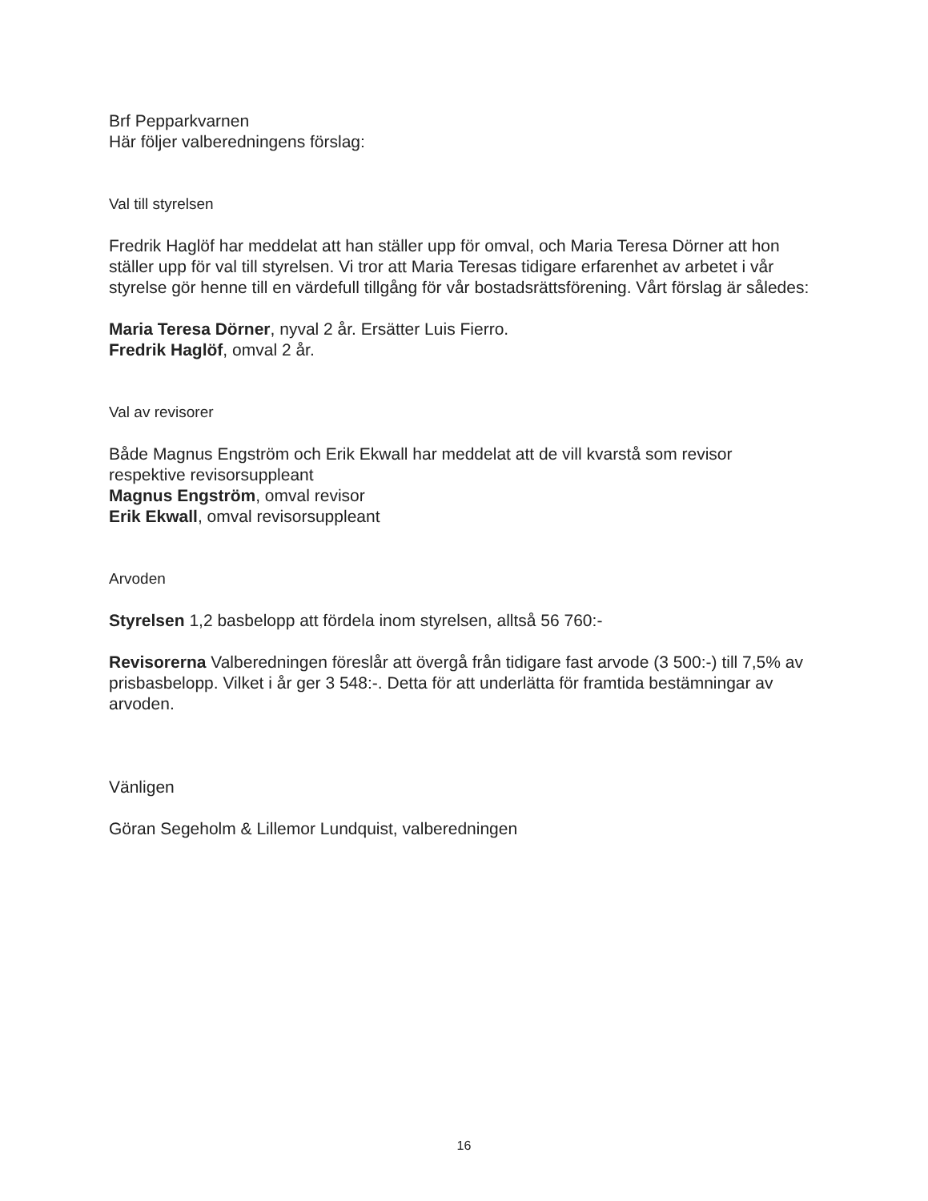Brf Pepparkvarnen
Här följer valberedningens förslag:
Val till styrelsen
Fredrik Haglöf har meddelat att han ställer upp för omval, och Maria Teresa Dörner att hon ställer upp för val till styrelsen. Vi tror att Maria Teresas tidigare erfarenhet av arbetet i vår styrelse gör henne till en värdefull tillgång för vår bostadsrättsförening. Vårt förslag är således:
Maria Teresa Dörner, nyval 2 år. Ersätter Luis Fierro.
Fredrik Haglöf, omval 2 år.
Val av revisorer
Både Magnus Engström och Erik Ekwall har meddelat att de vill kvarstå som revisor respektive revisorsuppleant
Magnus Engström, omval revisor
Erik Ekwall, omval revisorsuppleant
Arvoden
Styrelsen 1,2 basbelopp att fördela inom styrelsen, alltså 56 760:-
Revisorerna Valberedningen föreslår att övergå från tidigare fast arvode (3 500:-) till 7,5% av prisbasbelopp. Vilket i år ger 3 548:-. Detta för att underlätta för framtida bestämningar av arvoden.
Vänligen
Göran Segeholm & Lillemor Lundquist, valberedningen
16